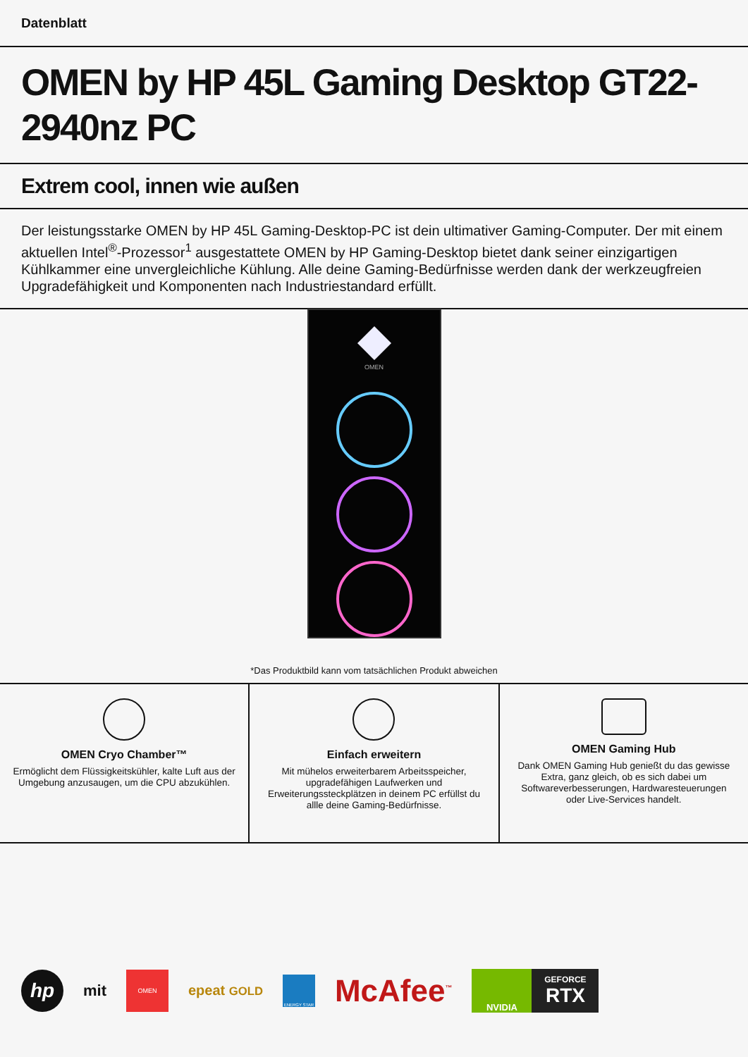Datenblatt
OMEN by HP 45L Gaming Desktop GT22-2940nz PC
Extrem cool, innen wie außen
Der leistungsstarke OMEN by HP 45L Gaming-Desktop-PC ist dein ultimativer Gaming-Computer. Der mit einem aktuellen Intel<sup>®</sup>-Prozessor<sup>1</sup> ausgestattete OMEN by HP Gaming-Desktop bietet dank seiner einzigartigen Kühlkammer eine unvergleichliche Kühlung. Alle deine Gaming-Bedürfnisse werden dank der werkzeugfreien Upgradefähigkeit und Komponenten nach Industriestandard erfüllt.
OMEN
*Das Produktbild kann vom tatsächlichen Produkt abweichen
OMEN Cryo Chamber™
Ermöglicht dem Flüssigkeitskühler, kalte Luft aus der Umgebung anzusaugen, um die CPU abzukühlen.
Einfach erweitern
Mit mühelos erweiterbarem Arbeitsspeicher, upgradefähigen Laufwerken und Erweiterungssteckplätzen in deinem PC erfüllst du allle deine Gaming-Bedürfnisse.
OMEN Gaming Hub
Dank OMEN Gaming Hub genießt du das gewisse Extra, ganz gleich, ob es sich dabei um Softwareverbesserungen, Hardwaresteuerungen oder Live-Services handelt.
hp
mit
OMEN
epeat GOLD
ENERGY STAR
McAfee<sup>™</sup>
NVIDIA
GEFORCE
RTX